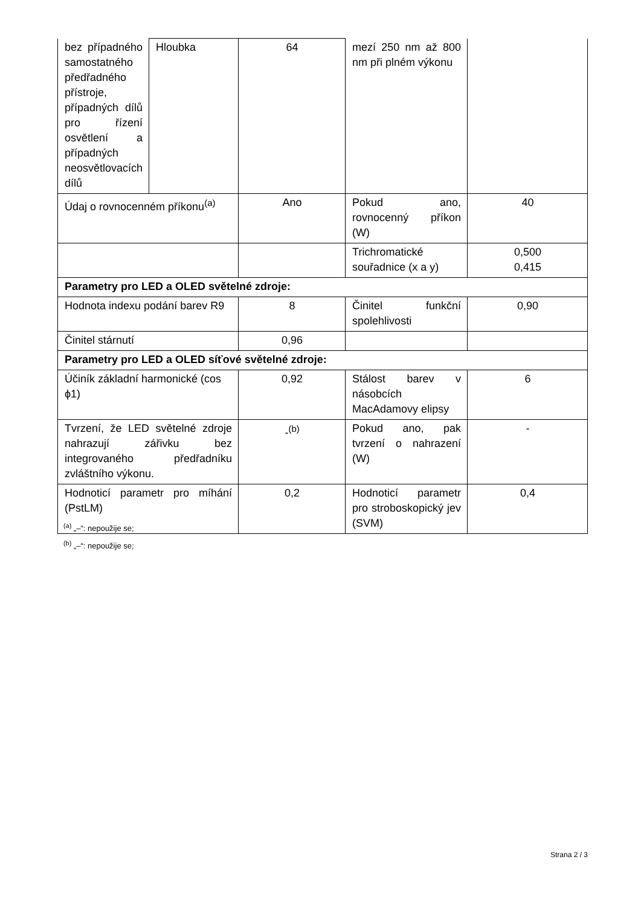| bez případného samostatného předřadného přístroje, případných dílů pro řízení osvětlení a případných neosvětlovacích dílů | Hloubka | 64 | mezí 250 nm až 800 nm při plném výkonu | |
| Údaj o rovnocenném příkonu<sup>(a)</sup> | | Ano | Pokud ano, rovnocenný příkon (W) | 40 |
| | | | Trichromatické souřadnice (x a y) | 0,500 0,415 |
| Parametry pro LED a OLED světelné zdroje: | | | | |
| Hodnota indexu podání barev R9 | | 8 | Činitel funkční spolehlivosti | 0,90 |
| Činitel stárnutí | | 0,96 | | |
| Parametry pro LED a OLED síťové světelné zdroje: | | | | |
| Účiník základní harmonické (cos ϕ1) | | 0,92 | Stálost barev v násobcích MacAdamovy elipsy | 6 |
| Tvrzení, že LED světelné zdroje nahrazují zářivku bez integrovaného předřadníku zvláštního výkonu. | | -<sup>(b)</sup> | Pokud ano, pak tvrzení o nahrazení (W) | - |
| Hodnoticí parametr pro míhání (PstLM) | | 0,2 | Hodnoticí parametr pro stroboskopický jev (SVM) | 0,4 |
<sup>(a)</sup> „–“: nepoužije se;
<sup>(b)</sup> „–“: nepoužije se;
Strana 2 / 3